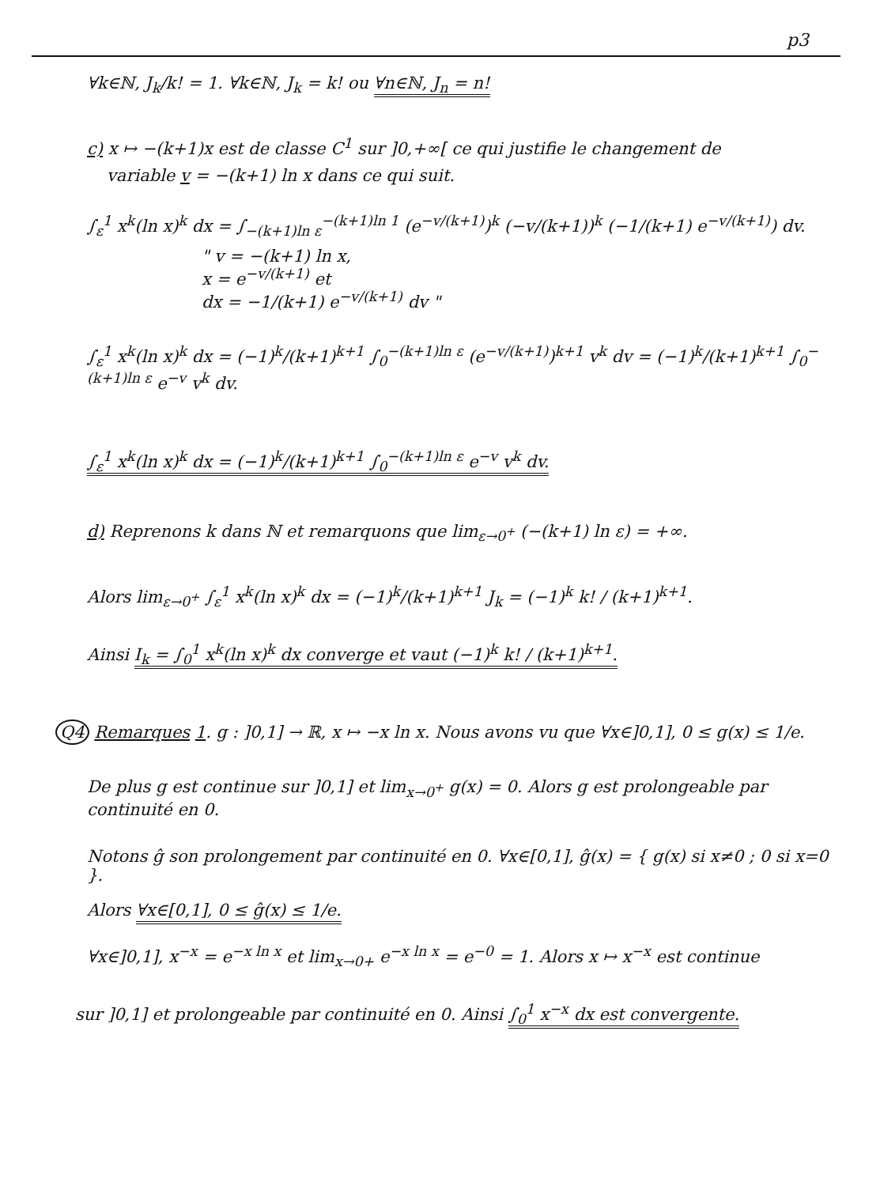p3
∀k∈ℕ, J<sub>k</sub>/k! = 1. ∀k∈ℕ, J<sub>k</sub> = k! ou ∀n∈ℕ, J<sub>n</sub> = n!
c) x ↦ −(k+1)x est de classe C<sup>1</sup> sur ]0,+∞[ ce qui justifie le changement de
variable v = −(k+1) ln x dans ce qui suit.
∫<sub>ε</sub><sup>1</sup> x<sup>k</sup>(ln x)<sup>k</sup> dx = ∫<sub>−(k+1)ln ε</sub><sup>−(k+1)ln 1</sup> (e<sup>−v/(k+1)</sup>)<sup>k</sup> (−v/(k+1))<sup>k</sup> (−1/(k+1) e<sup>−v/(k+1)</sup>) dv.
" v = −(k+1) ln x,
x = e<sup>−v/(k+1)</sup> et
dx = −1/(k+1) e<sup>−v/(k+1)</sup> dv "
∫<sub>ε</sub><sup>1</sup> x<sup>k</sup>(ln x)<sup>k</sup> dx = (−1)<sup>k</sup>/(k+1)<sup>k+1</sup> ∫<sub>0</sub><sup>−(k+1)ln ε</sup> (e<sup>−v/(k+1)</sup>)<sup>k+1</sup> v<sup>k</sup> dv = (−1)<sup>k</sup>/(k+1)<sup>k+1</sup> ∫<sub>0</sub><sup>−(k+1)ln ε</sup> e<sup>−v</sup> v<sup>k</sup> dv.
∫<sub>ε</sub><sup>1</sup> x<sup>k</sup>(ln x)<sup>k</sup> dx = (−1)<sup>k</sup>/(k+1)<sup>k+1</sup> ∫<sub>0</sub><sup>−(k+1)ln ε</sup> e<sup>−v</sup> v<sup>k</sup> dv.
d) Reprenons k dans ℕ et remarquons que lim<sub>ε→0<sup>+</sup></sub> (−(k+1) ln ε) = +∞.
Alors lim<sub>ε→0<sup>+</sup></sub> ∫<sub>ε</sub><sup>1</sup> x<sup>k</sup>(ln x)<sup>k</sup> dx = (−1)<sup>k</sup>/(k+1)<sup>k+1</sup> J<sub>k</sub> = (−1)<sup>k</sup> k! / (k+1)<sup>k+1</sup>.
Ainsi I<sub>k</sub> = ∫<sub>0</sub><sup>1</sup> x<sup>k</sup>(ln x)<sup>k</sup> dx converge et vaut (−1)<sup>k</sup> k! / (k+1)<sup>k+1</sup>.
Q4 Remarques 1. g : ]0,1] → ℝ, x ↦ −x ln x. Nous avons vu que ∀x∈]0,1], 0 ≤ g(x) ≤ 1/e.
De plus g est continue sur ]0,1] et lim<sub>x→0<sup>+</sup></sub> g(x) = 0. Alors g est prolongeable par continuité en 0.
Notons ĝ son prolongement par continuité en 0. ∀x∈[0,1], ĝ(x) = { g(x) si x≠0 ; 0 si x=0 }.
Alors ∀x∈[0,1], 0 ≤ ĝ(x) ≤ 1/e.
∀x∈]0,1], x<sup>−x</sup> = e<sup>−x ln x</sup> et lim<sub>x→0+</sub> e<sup>−x ln x</sup> = e<sup>−0</sup> = 1. Alors x ↦ x<sup>−x</sup> est continue
sur ]0,1] et prolongeable par continuité en 0. Ainsi ∫<sub>0</sub><sup>1</sup> x<sup>−x</sup> dx est convergente.